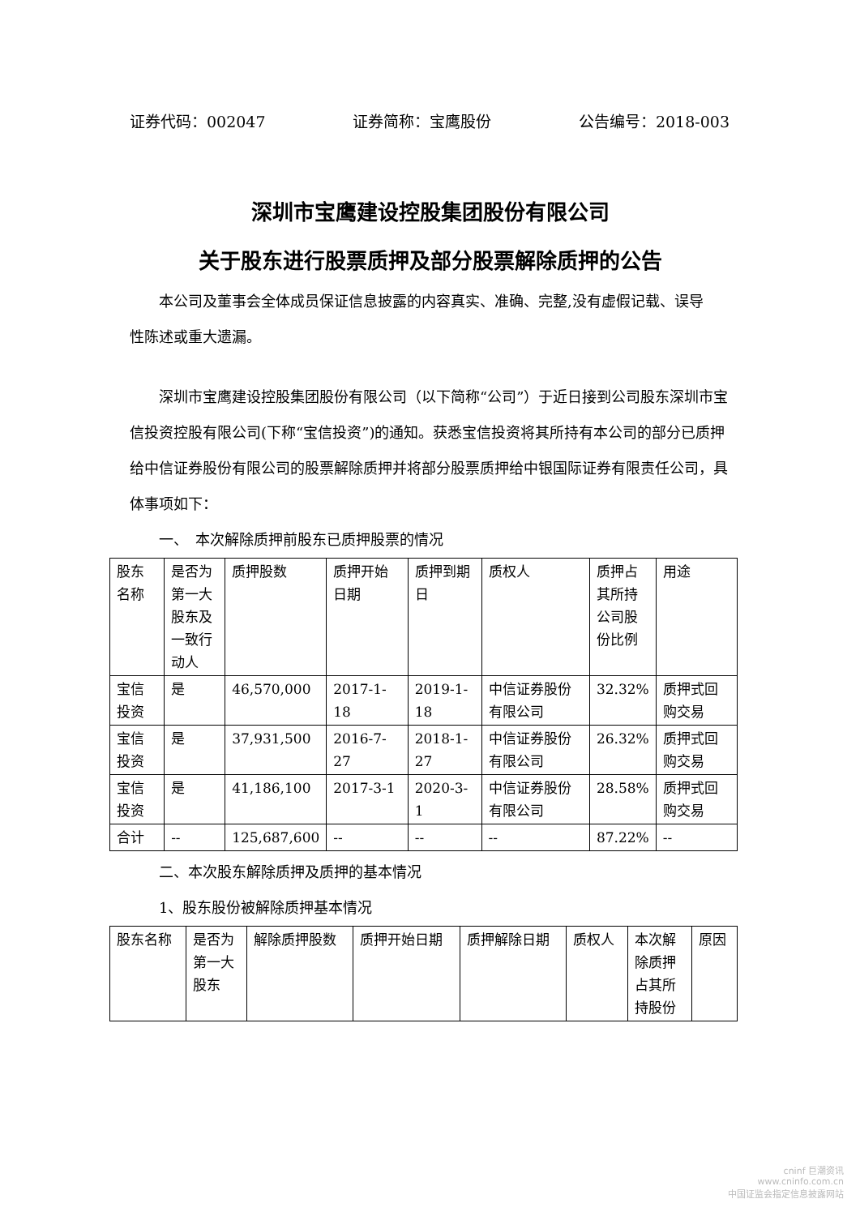证券代码：002047 证券简称：宝鹰股份 公告编号：2018-003
深圳市宝鹰建设控股集团股份有限公司
关于股东进行股票质押及部分股票解除质押的公告
本公司及董事会全体成员保证信息披露的内容真实、准确、完整,没有虚假记载、误导
性陈述或重大遗漏。
深圳市宝鹰建设控股集团股份有限公司（以下简称“公司”）于近日接到公司股东深圳市宝信投资控股有限公司(下称“宝信投资”)的通知。获悉宝信投资将其所持有本公司的部分已质押给中信证券股份有限公司的股票解除质押并将部分股票质押给中银国际证券有限责任公司，具体事项如下：
一、　本次解除质押前股东已质押股票的情况
| 股东名称 | 是否为第一大股东及一致行动人 | 质押股数 | 质押开始日期 | 质押到期日 | 质权人 | 质押占其所持公司股份比例 | 用途 |
| 宝信投资 | 是 | 46,570,000 | 2017-1-18 | 2019-1-18 | 中信证券股份有限公司 | 32.32% | 质押式回购交易 |
| 宝信投资 | 是 | 37,931,500 | 2016-7-27 | 2018-1-27 | 中信证券股份有限公司 | 26.32% | 质押式回购交易 |
| 宝信投资 | 是 | 41,186,100 | 2017-3-1 | 2020-3-1 | 中信证券股份有限公司 | 28.58% | 质押式回购交易 |
| 合计 | -- | 125,687,600 | -- | -- | -- | 87.22% | -- |
二、本次股东解除质押及质押的基本情况
1、股东股份被解除质押基本情况
| 股东名称 | 是否为第一大股东 | 解除质押股数 | 质押开始日期 | 质押解除日期 | 质权人 | 本次解除质押占其所持股份 | 原因 |
cninf 巨潮资讯
www.cninfo.com.cn
中国证监会指定信息披露网站